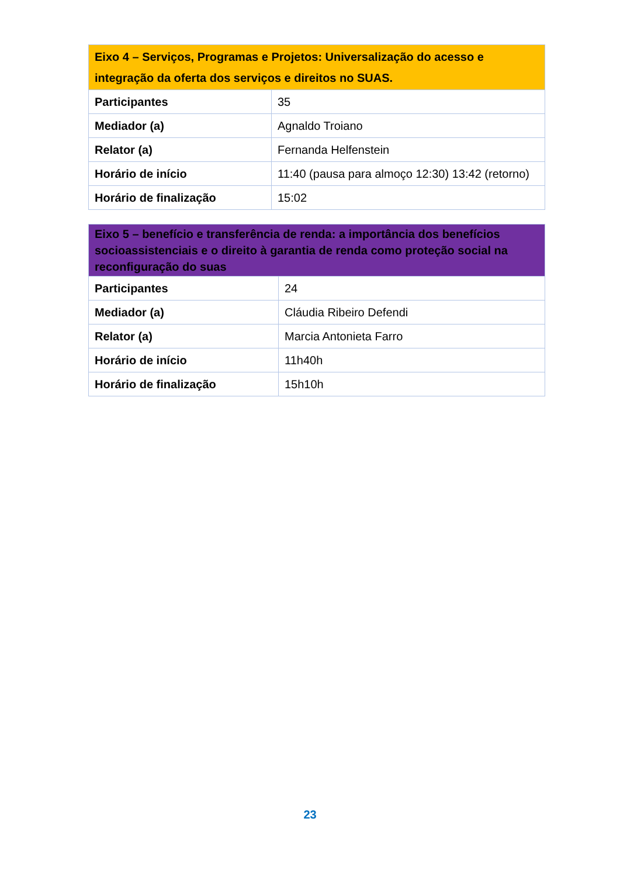| Eixo 4 – Serviços, Programas e Projetos: Universalização do acesso e integração da oferta dos serviços e direitos no SUAS. | |
| --- | --- |
| Participantes | 35 |
| Mediador (a) | Agnaldo Troiano |
| Relator (a) | Fernanda Helfenstein |
| Horário de início | 11:40 (pausa para almoço 12:30) 13:42 (retorno) |
| Horário de finalização | 15:02 |
| Eixo 5 – benefício e transferência de renda: a importância dos benefícios socioassistenciais e o direito à garantia de renda como proteção social na reconfiguração do suas | |
| --- | --- |
| Participantes | 24 |
| Mediador (a) | Cláudia Ribeiro Defendi |
| Relator (a) | Marcia Antonieta Farro |
| Horário de início | 11h40h |
| Horário de finalização | 15h10h |
23